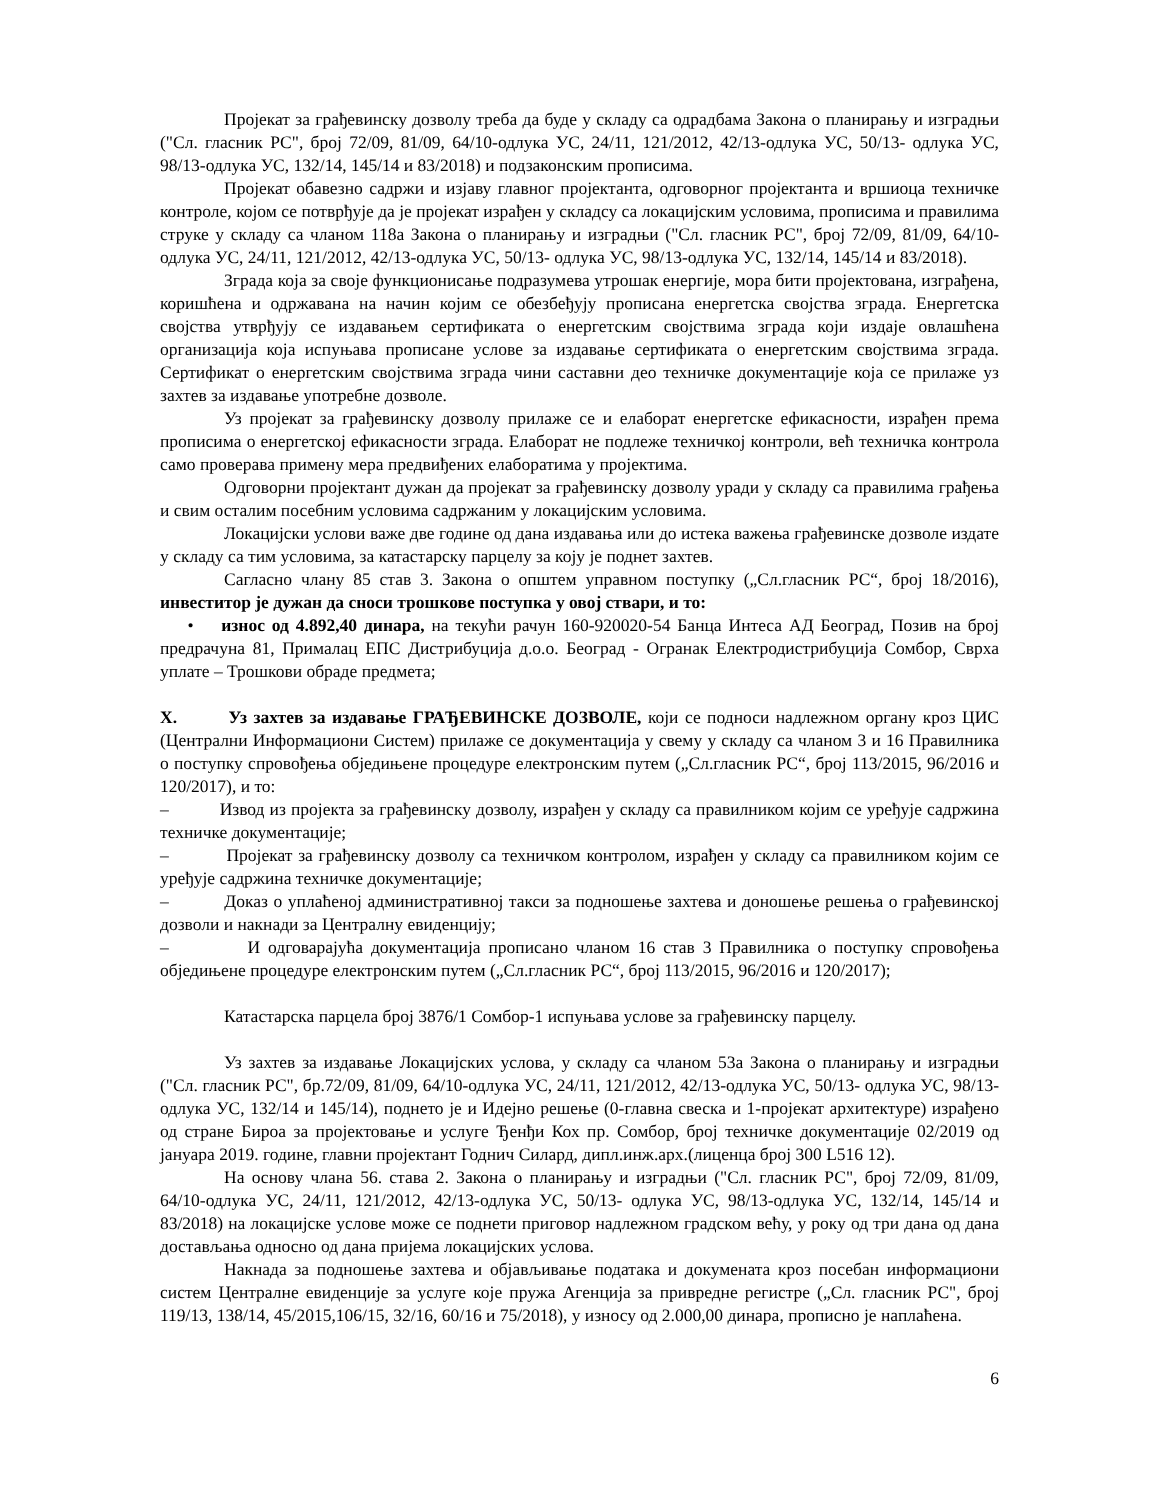Пројекат за грађевинску дозволу треба да буде у складу са одрадбама Закона о планирању и изградњи ("Сл. гласник РС", број 72/09, 81/09, 64/10-одлука УС, 24/11, 121/2012, 42/13-одлука УС, 50/13- одлука УС, 98/13-одлука УС, 132/14, 145/14 и 83/2018) и подзаконским прописима.
Пројекат обавезно садржи и изјаву главног пројектанта, одговорног пројектанта и вршиоца техничке контроле, којом се потврђује да је пројекат израђен у складсу са локацијским условима, прописима и правилима струке у складу са чланом 118а Закона о планирању и изградњи ("Сл. гласник РС", број 72/09, 81/09, 64/10-одлука УС, 24/11, 121/2012, 42/13-одлука УС, 50/13- одлука УС, 98/13-одлука УС, 132/14, 145/14 и 83/2018).
Зграда која за своје функционисање подразумева утрошак енергије, мора бити пројектована, изграђена, коришћена и одржавана на начин којим се обезбеђују прописана енергетска својства зграда. Енергетска својства утврђују се издавањем сертификата о енергетским својствима зграда који издаје овлашћена организација која испуњава прописане услове за издавање сертификата о енергетским својствима зграда. Сертификат о енергетским својствима зграда чини саставни део техничке документације која се прилаже уз захтев за издавање употребне дозволе.
Уз пројекат за грађевинску дозволу прилаже се и елаборат енергетске ефикасности, израђен према прописима о енергетској ефикасности зграда. Елаборат не подлеже техничкој контроли, већ техничка контрола само проверава примену мера предвиђених елаборатима у пројектима.
Одговорни пројектант дужан да пројекат за грађевинску дозволу уради у складу са правилима грађења и свим осталим посебним условима садржаним у локацијским условима.
Локацијски услови важе две године од дана издавања или до истека важења грађевинске дозволе издате у складу са тим условима, за катастарску парцелу за коју је поднет захтев.
Сагласно члану 85 став 3. Закона о општем управном поступку („Сл.гласник РС“, број 18/2016), инвеститор је дужан да сноси трошкове поступка у овој ствари, и то:
• износ од 4.892,40 динара, на текући рачун 160-920020-54 Банца Интеса АД Београд, Позив на број предрачуна 81, Прималац ЕПС Дистрибуција д.о.о. Београд - Огранак Електродистрибуција Сомбор, Сврха уплате – Трошкови обраде предмета;
X. Уз захтев за издавање ГРАЂЕВИНСКЕ ДОЗВОЛЕ, који се подноси надлежном органу кроз ЦИС (Централни Информациони Систем) прилаже се документација у свему у складу са чланом 3 и 16 Правилника о поступку спровођења обједињене процедуре електронским путем („Сл.гласник РС“, број 113/2015, 96/2016 и 120/2017), и то:
– Извод из пројекта за грађевинску дозволу, израђен у складу са правилником којим се уређује садржина техничке документације;
– Пројекат за грађевинску дозволу са техничком контролом, израђен у складу са правилником којим се уређује садржина техничке документације;
– Доказ о уплаћеној административној такси за подношење захтева и доношење решења о грађевинској дозволи и накнади за Централну евиденцију;
– И одговарајућа документација прописано чланом 16 став 3 Правилника о поступку спровођења обједињене процедуре електронским путем („Сл.гласник РС“, број 113/2015, 96/2016 и 120/2017);
Катастарска парцела број 3876/1 Сомбор-1 испуњава услове за грађевинску парцелу.
Уз захтев за издавање Локацијских услова, у складу са чланом 53а Закона о планирању и изградњи ("Сл. гласник РС", бр.72/09, 81/09, 64/10-одлука УС, 24/11, 121/2012, 42/13-одлука УС, 50/13- одлука УС, 98/13-одлука УС, 132/14 и 145/14), поднето је и Идејно решење (0-главна свеска и 1-пројекат архитектуре) израђено од стране Бироа за пројектовање и услуге Ђенђи Кох пр. Сомбор, број техничке документације 02/2019 од јануара 2019. године, главни пројектант Годнич Силард, дипл.инж.арх.(лиценца број 300 L516 12).
На основу члана 56. става 2. Закона о планирању и изградњи ("Сл. гласник РС", број 72/09, 81/09, 64/10-одлука УС, 24/11, 121/2012, 42/13-одлука УС, 50/13- одлука УС, 98/13-одлука УС, 132/14, 145/14 и 83/2018) на локацијске услове може се поднети приговор надлежном градском већу, у року од три дана од дана достављања односно од дана пријема локацијских услова.
Накнада за подношење захтева и објављивање података и докумената кроз посебан информациони систем Централне евиденције за услуге које пружа Агенција за привредне регистре („Сл. гласник РС", број 119/13, 138/14, 45/2015,106/15, 32/16, 60/16 и 75/2018), у износу од 2.000,00 динара, прописно је наплаћена.
6